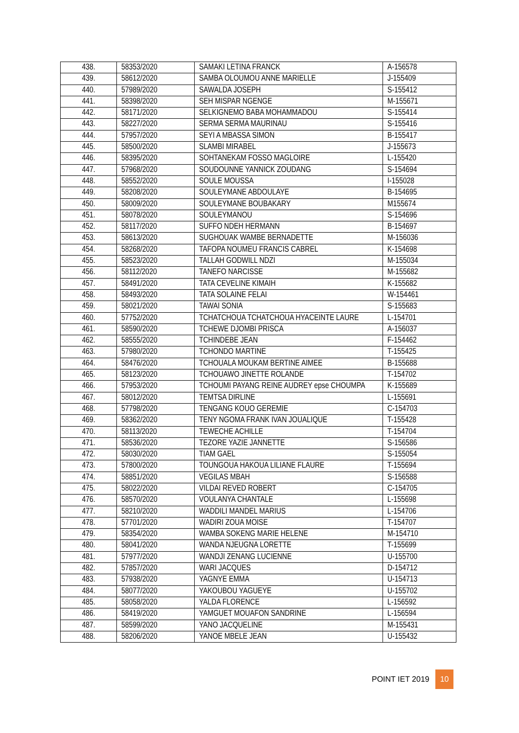| 438. | 58353/2020 | SAMAKI LETINA FRANCK | A-156578 |
| 439. | 58612/2020 | SAMBA OLOUMOU ANNE MARIELLE | J-155409 |
| 440. | 57989/2020 | SAWALDA JOSEPH | S-155412 |
| 441. | 58398/2020 | SEH MISPAR NGENGE | M-155671 |
| 442. | 58171/2020 | SELKIGNEMO BABA MOHAMMADOU | S-155414 |
| 443. | 58227/2020 | SERMA SERMA MAURINAU | S-155416 |
| 444. | 57957/2020 | SEYI A MBASSA SIMON | B-155417 |
| 445. | 58500/2020 | SLAMBI MIRABEL | J-155673 |
| 446. | 58395/2020 | SOHTANEKAM FOSSO MAGLOIRE | L-155420 |
| 447. | 57968/2020 | SOUDOUNNE YANNICK ZOUDANG | S-154694 |
| 448. | 58552/2020 | SOULE MOUSSA | I-155028 |
| 449. | 58208/2020 | SOULEYMANE ABDOULAYE | B-154695 |
| 450. | 58009/2020 | SOULEYMANE BOUBAKARY | M155674 |
| 451. | 58078/2020 | SOULEYMANOU | S-154696 |
| 452. | 58117/2020 | SUFFO NDEH HERMANN | B-154697 |
| 453. | 58613/2020 | SUGHOUAK WAMBE BERNADETTE | M-156036 |
| 454. | 58268/2020 | TAFOPA NOUMEU FRANCIS CABREL | K-154698 |
| 455. | 58523/2020 | TALLAH GODWILL NDZI | M-155034 |
| 456. | 58112/2020 | TANEFO NARCISSE | M-155682 |
| 457. | 58491/2020 | TATA CEVELINE KIMAIH | K-155682 |
| 458. | 58493/2020 | TATA SOLAINE FELAI | W-154461 |
| 459. | 58021/2020 | TAWAI SONIA | S-155683 |
| 460. | 57752/2020 | TCHATCHOUA TCHATCHOUA HYACEINTE LAURE | L-154701 |
| 461. | 58590/2020 | TCHEWE DJOMBI PRISCA | A-156037 |
| 462. | 58555/2020 | TCHINDEBE JEAN | F-154462 |
| 463. | 57980/2020 | TCHONDO MARTINE | T-155425 |
| 464. | 58476/2020 | TCHOUALA MOUKAM BERTINE AIMEE | B-155688 |
| 465. | 58123/2020 | TCHOUAWO JINETTE ROLANDE | T-154702 |
| 466. | 57953/2020 | TCHOUMI PAYANG REINE AUDREY epse CHOUMPA | K-155689 |
| 467. | 58012/2020 | TEMTSA DIRLINE | L-155691 |
| 468. | 57798/2020 | TENGANG KOUO GEREMIE | C-154703 |
| 469. | 58362/2020 | TENY NGOMA FRANK IVAN JOUALIQUE | T-155428 |
| 470. | 58113/2020 | TEWECHE ACHILLE | T-154704 |
| 471. | 58536/2020 | TEZORE YAZIE JANNETTE | S-156586 |
| 472. | 58030/2020 | TIAM GAEL | S-155054 |
| 473. | 57800/2020 | TOUNGOUA HAKOUA LILIANE FLAURE | T-155694 |
| 474. | 58851/2020 | VEGILAS MBAH | S-156588 |
| 475. | 58022/2020 | VILDAI REVED ROBERT | C-154705 |
| 476. | 58570/2020 | VOULANYA CHANTALE | L-155698 |
| 477. | 58210/2020 | WADDILI MANDEL MARIUS | L-154706 |
| 478. | 57701/2020 | WADIRI ZOUA MOISE | T-154707 |
| 479. | 58354/2020 | WAMBA SOKENG MARIE HELENE | M-154710 |
| 480. | 58041/2020 | WANDA NJEUGNA LORETTE | T-155699 |
| 481. | 57977/2020 | WANDJI ZENANG LUCIENNE | U-155700 |
| 482. | 57857/2020 | WARI JACQUES | D-154712 |
| 483. | 57938/2020 | YAGNYE EMMA | U-154713 |
| 484. | 58077/2020 | YAKOUBOU YAGUEYE | U-155702 |
| 485. | 58058/2020 | YALDA FLORENCE | L-156592 |
| 486. | 58419/2020 | YAMGUET MOUAFON SANDRINE | L-156594 |
| 487. | 58599/2020 | YANO JACQUELINE | M-155431 |
| 488. | 58206/2020 | YANOE MBELE JEAN | U-155432 |
POINT IET 2019 10